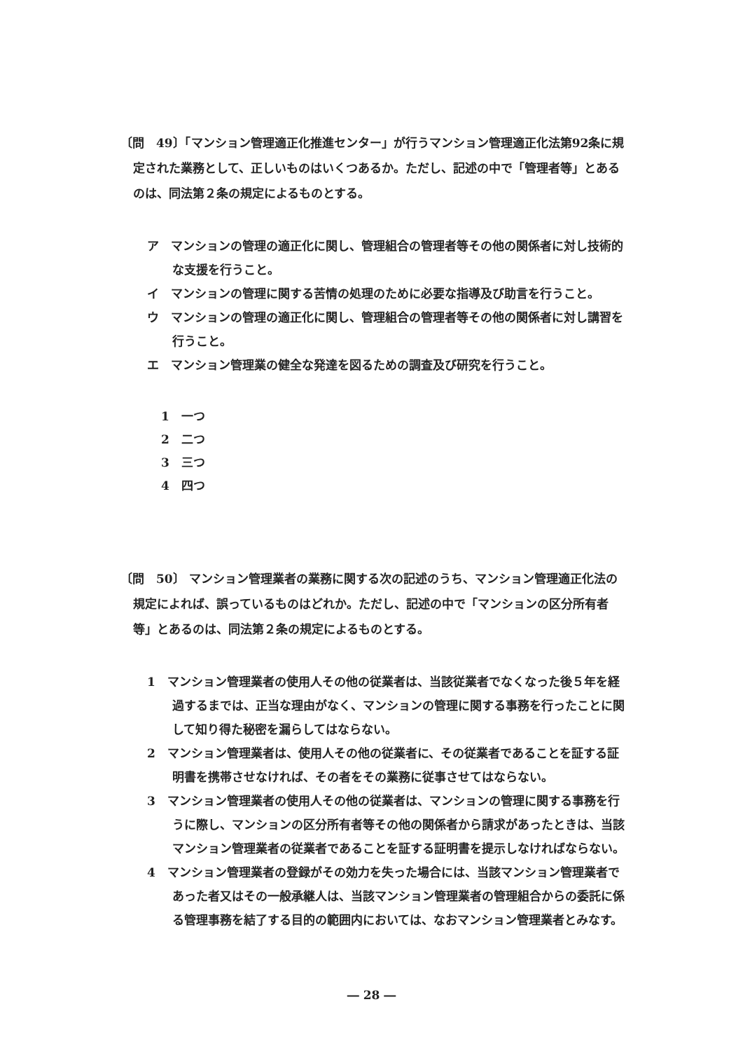〔問　49〕「マンション管理適正化推進センター」が行うマンション管理適正化法第92条に規定された業務として、正しいものはいくつあるか。ただし、記述の中で「管理者等」とあるのは、同法第２条の規定によるものとする。
ア　マンションの管理の適正化に関し、管理組合の管理者等その他の関係者に対し技術的な支援を行うこと。
イ　マンションの管理に関する苦情の処理のために必要な指導及び助言を行うこと。
ウ　マンションの管理の適正化に関し、管理組合の管理者等その他の関係者に対し講習を行うこと。
エ　マンション管理業の健全な発達を図るための調査及び研究を行うこと。
1　一つ
2　二つ
3　三つ
4　四つ
〔問　50〕 マンション管理業者の業務に関する次の記述のうち、マンション管理適正化法の規定によれば、誤っているものはどれか。ただし、記述の中で「マンションの区分所有者等」とあるのは、同法第２条の規定によるものとする。
1　マンション管理業者の使用人その他の従業者は、当該従業者でなくなった後５年を経過するまでは、正当な理由がなく、マンションの管理に関する事務を行ったことに関して知り得た秘密を漏らしてはならない。
2　マンション管理業者は、使用人その他の従業者に、その従業者であることを証する証明書を携帯させなければ、その者をその業務に従事させてはならない。
3　マンション管理業者の使用人その他の従業者は、マンションの管理に関する事務を行うに際し、マンションの区分所有者等その他の関係者から請求があったときは、当該マンション管理業者の従業者であることを証する証明書を提示しなければならない。
4　マンション管理業者の登録がその効力を失った場合には、当該マンション管理業者であった者又はその一般承継人は、当該マンション管理業者の管理組合からの委託に係る管理事務を結了する目的の範囲内においては、なおマンション管理業者とみなす。
― 28 ―